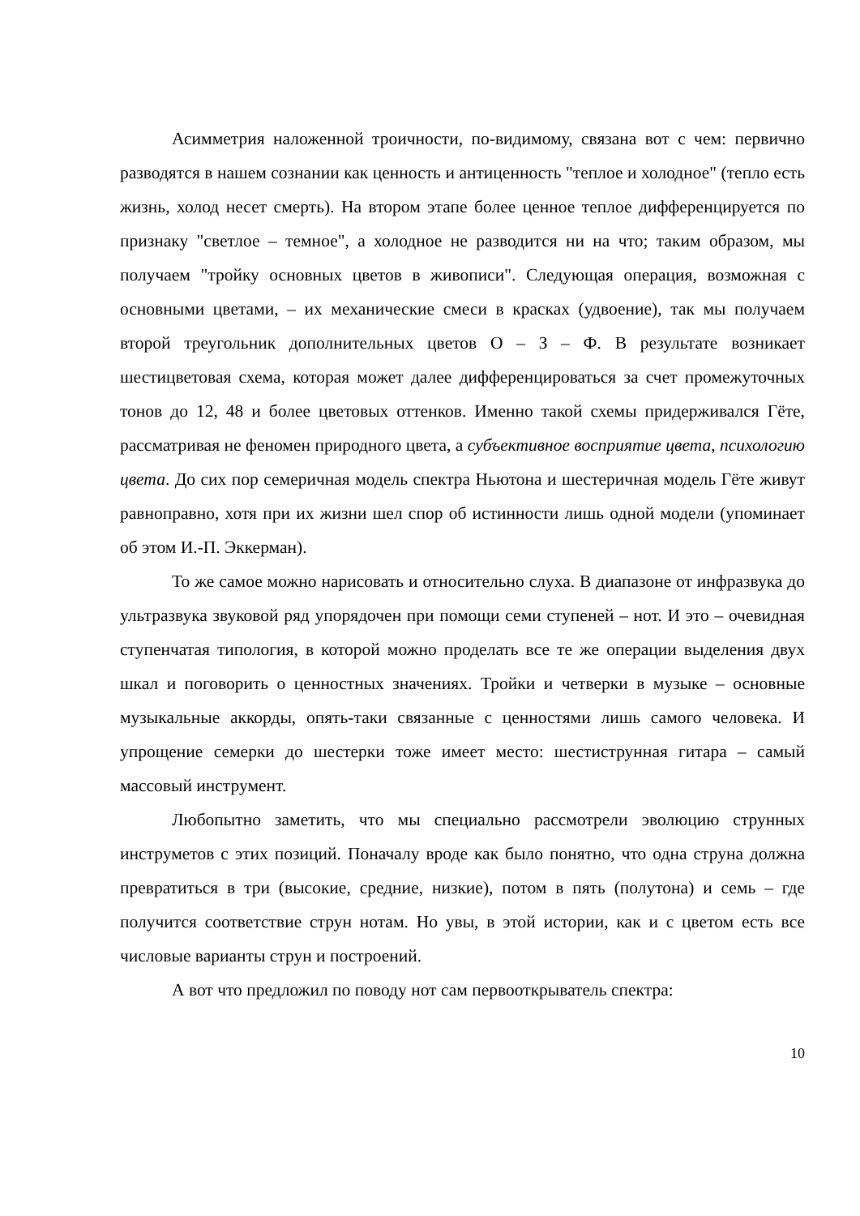Асимметрия наложенной троичности, по-видимому, связана вот с чем: первично разводятся в нашем сознании как ценность и антиценность "теплое и холодное" (тепло есть жизнь, холод несет смерть). На втором этапе более ценное теплое дифференцируется по признаку "светлое – темное", а холодное не разводится ни на что; таким образом, мы получаем "тройку основных цветов в живописи". Следующая операция, возможная с основными цветами, – их механические смеси в красках (удвоение), так мы получаем второй треугольник дополнительных цветов О – З – Ф. В результате возникает шестицветовая схема, которая может далее дифференцироваться за счет промежуточных тонов до 12, 48 и более цветовых оттенков. Именно такой схемы придерживался Гёте, рассматривая не феномен природного цвета, а субъективное восприятие цвета, психологию цвета. До сих пор семеричная модель спектра Ньютона и шестеричная модель Гёте живут равноправно, хотя при их жизни шел спор об истинности лишь одной модели (упоминает об этом И.-П. Эккерман).
То же самое можно нарисовать и относительно слуха. В диапазоне от инфразвука до ультразвука звуковой ряд упорядочен при помощи семи ступеней – нот. И это – очевидная ступенчатая типология, в которой можно проделать все те же операции выделения двух шкал и поговорить о ценностных значениях. Тройки и четверки в музыке – основные музыкальные аккорды, опять-таки связанные с ценностями лишь самого человека. И упрощение семерки до шестерки тоже имеет место: шестиструнная гитара – самый массовый инструмент.
Любопытно заметить, что мы специально рассмотрели эволюцию струнных инструметов с этих позиций. Поначалу вроде как было понятно, что одна струна должна превратиться в три (высокие, средние, низкие), потом в пять (полутона) и семь – где получится соответствие струн нотам. Но увы, в этой истории, как и с цветом есть все числовые варианты струн и построений.
А вот что предложил по поводу нот сам первооткрыватель спектра:
10